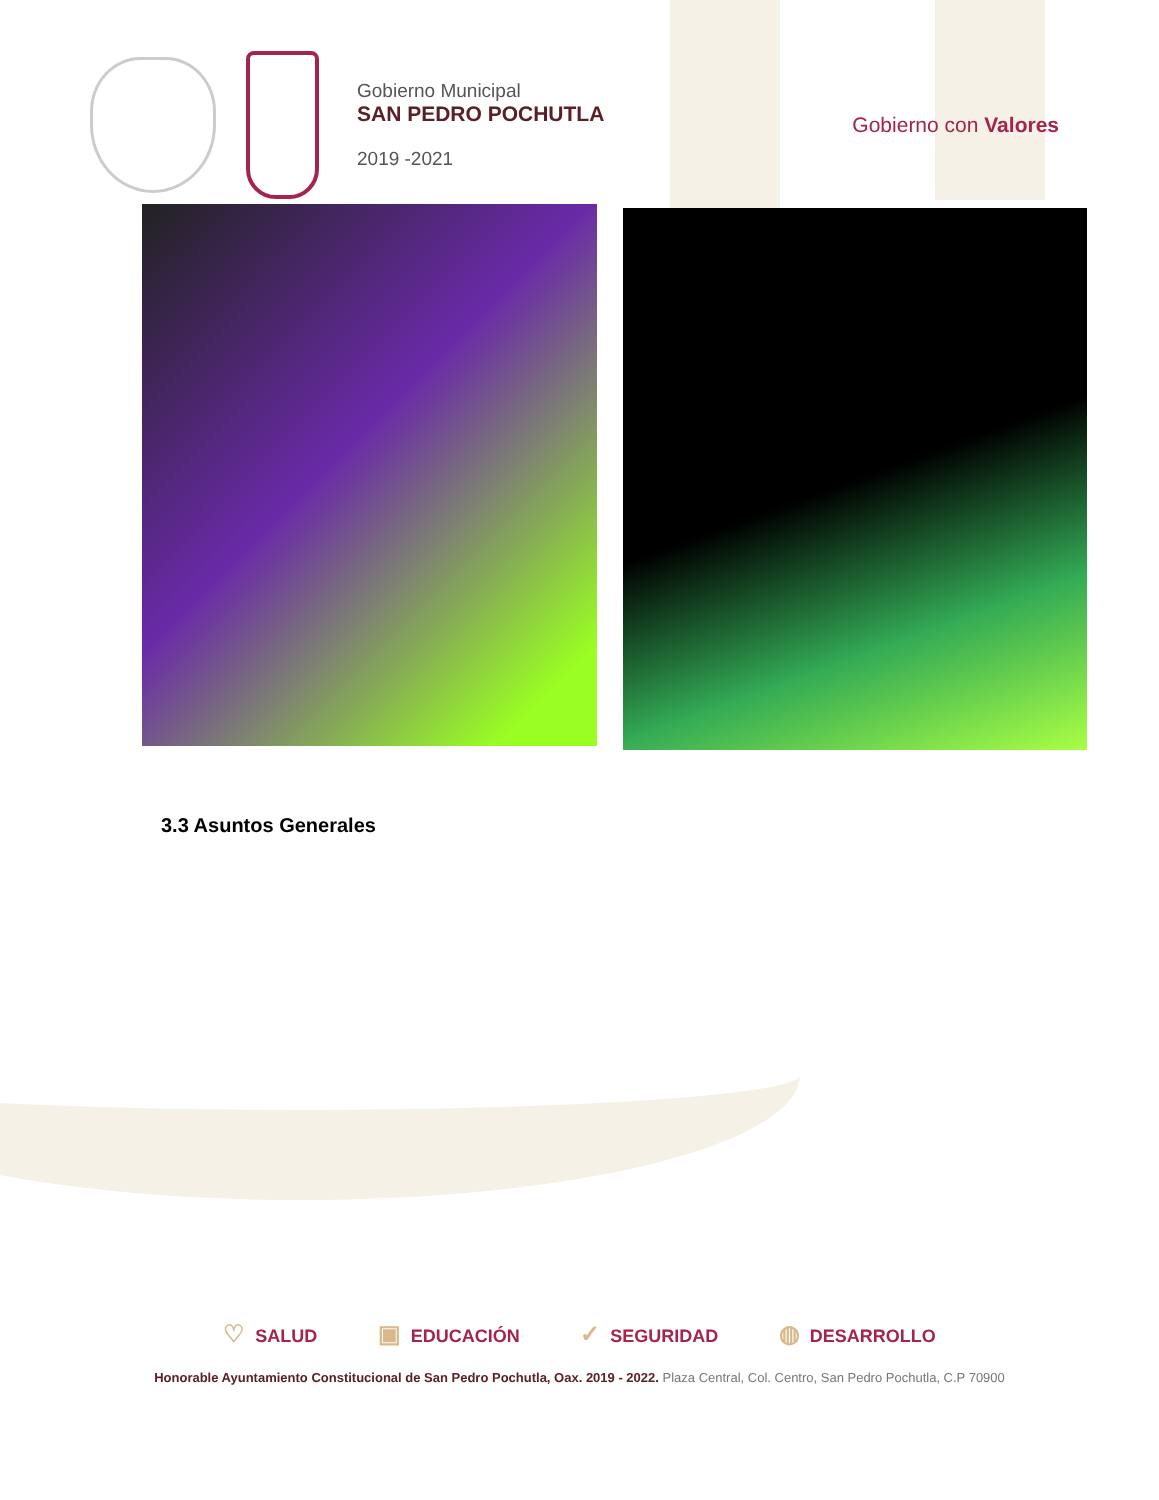Gobierno Municipal
SAN PEDRO POCHUTLA
2019 -2021
Gobierno con Valores
3.3 Asuntos Generales
♡ SALUD ▣ EDUCACIÓN ✓ SEGURIDAD ◍ DESARROLLO
Honorable Ayuntamiento Constitucional de San Pedro Pochutla, Oax. 2019 - 2022. Plaza Central, Col. Centro, San Pedro Pochutla, C.P 70900